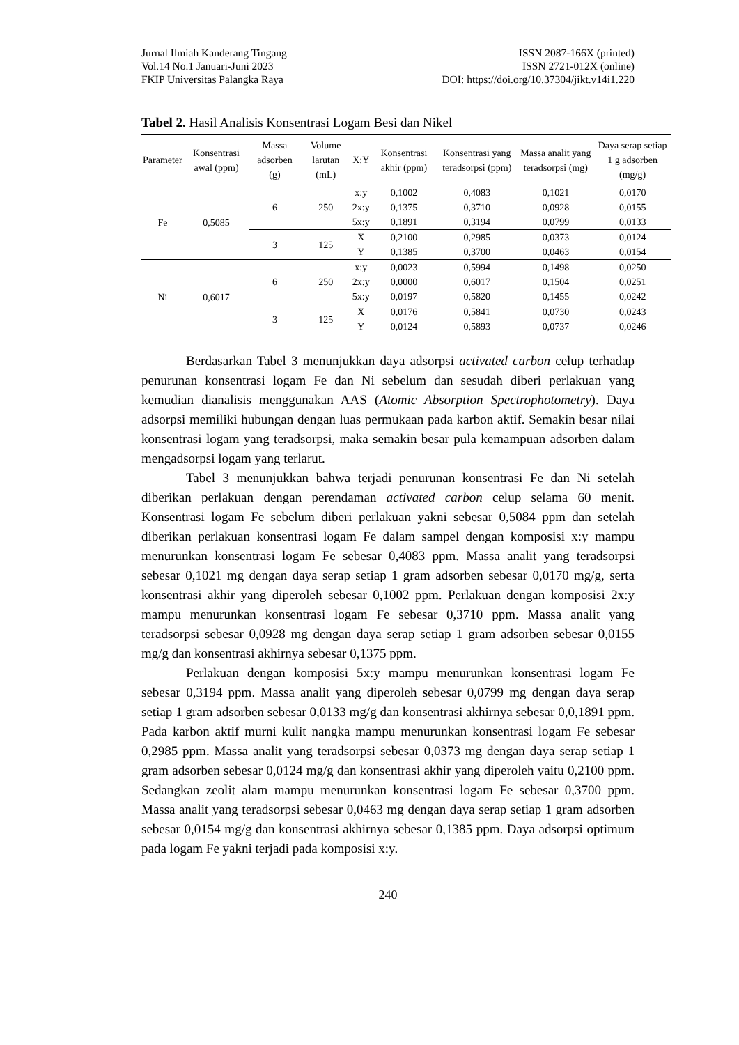Jurnal Ilmiah Kanderang Tingang
Vol.14 No.1 Januari-Juni 2023
FKIP Universitas Palangka Raya
ISSN 2087-166X (printed)
ISSN 2721-012X (online)
DOI: https://doi.org/10.37304/jikt.v14i1.220
Tabel 2. Hasil Analisis Konsentrasi Logam Besi dan Nikel
| Parameter | Konsentrasi awal (ppm) | Massa adsorben (g) | Volume larutan (mL) | X:Y | Konsentrasi akhir (ppm) | Konsentrasi yang teradsorpsi (ppm) | Massa analit yang teradsorpsi (mg) | Daya serap setiap 1 g adsorben (mg/g) |
| --- | --- | --- | --- | --- | --- | --- | --- | --- |
| Fe | 0,5085 | 6 | 250 | x:y | 0,1002 | 0,4083 | 0,1021 | 0,0170 |
| | | | | 2x:y | 0,1375 | 0,3710 | 0,0928 | 0,0155 |
| | | | | 5x:y | 0,1891 | 0,3194 | 0,0799 | 0,0133 |
| | | 3 | 125 | X | 0,2100 | 0,2985 | 0,0373 | 0,0124 |
| | | | | Y | 0,1385 | 0,3700 | 0,0463 | 0,0154 |
| Ni | 0,6017 | 6 | 250 | x:y | 0,0023 | 0,5994 | 0,1498 | 0,0250 |
| | | | | 2x:y | 0,0000 | 0,6017 | 0,1504 | 0,0251 |
| | | | | 5x:y | 0,0197 | 0,5820 | 0,1455 | 0,0242 |
| | | 3 | 125 | X | 0,0176 | 0,5841 | 0,0730 | 0,0243 |
| | | | | Y | 0,0124 | 0,5893 | 0,0737 | 0,0246 |
Berdasarkan Tabel 3 menunjukkan daya adsorpsi activated carbon celup terhadap penurunan konsentrasi logam Fe dan Ni sebelum dan sesudah diberi perlakuan yang kemudian dianalisis menggunakan AAS (Atomic Absorption Spectrophotometry). Daya adsorpsi memiliki hubungan dengan luas permukaan pada karbon aktif. Semakin besar nilai konsentrasi logam yang teradsorpsi, maka semakin besar pula kemampuan adsorben dalam mengadsorpsi logam yang terlarut.
Tabel 3 menunjukkan bahwa terjadi penurunan konsentrasi Fe dan Ni setelah diberikan perlakuan dengan perendaman activated carbon celup selama 60 menit. Konsentrasi logam Fe sebelum diberi perlakuan yakni sebesar 0,5084 ppm dan setelah diberikan perlakuan konsentrasi logam Fe dalam sampel dengan komposisi x:y mampu menurunkan konsentrasi logam Fe sebesar 0,4083 ppm. Massa analit yang teradsorpsi sebesar 0,1021 mg dengan daya serap setiap 1 gram adsorben sebesar 0,0170 mg/g, serta konsentrasi akhir yang diperoleh sebesar 0,1002 ppm. Perlakuan dengan komposisi 2x:y mampu menurunkan konsentrasi logam Fe sebesar 0,3710 ppm. Massa analit yang teradsorpsi sebesar 0,0928 mg dengan daya serap setiap 1 gram adsorben sebesar 0,0155 mg/g dan konsentrasi akhirnya sebesar 0,1375 ppm.
Perlakuan dengan komposisi 5x:y mampu menurunkan konsentrasi logam Fe sebesar 0,3194 ppm. Massa analit yang diperoleh sebesar 0,0799 mg dengan daya serap setiap 1 gram adsorben sebesar 0,0133 mg/g dan konsentrasi akhirnya sebesar 0,0,1891 ppm. Pada karbon aktif murni kulit nangka mampu menurunkan konsentrasi logam Fe sebesar 0,2985 ppm. Massa analit yang teradsorpsi sebesar 0,0373 mg dengan daya serap setiap 1 gram adsorben sebesar 0,0124 mg/g dan konsentrasi akhir yang diperoleh yaitu 0,2100 ppm. Sedangkan zeolit alam mampu menurunkan konsentrasi logam Fe sebesar 0,3700 ppm. Massa analit yang teradsorpsi sebesar 0,0463 mg dengan daya serap setiap 1 gram adsorben sebesar 0,0154 mg/g dan konsentrasi akhirnya sebesar 0,1385 ppm. Daya adsorpsi optimum pada logam Fe yakni terjadi pada komposisi x:y.
240